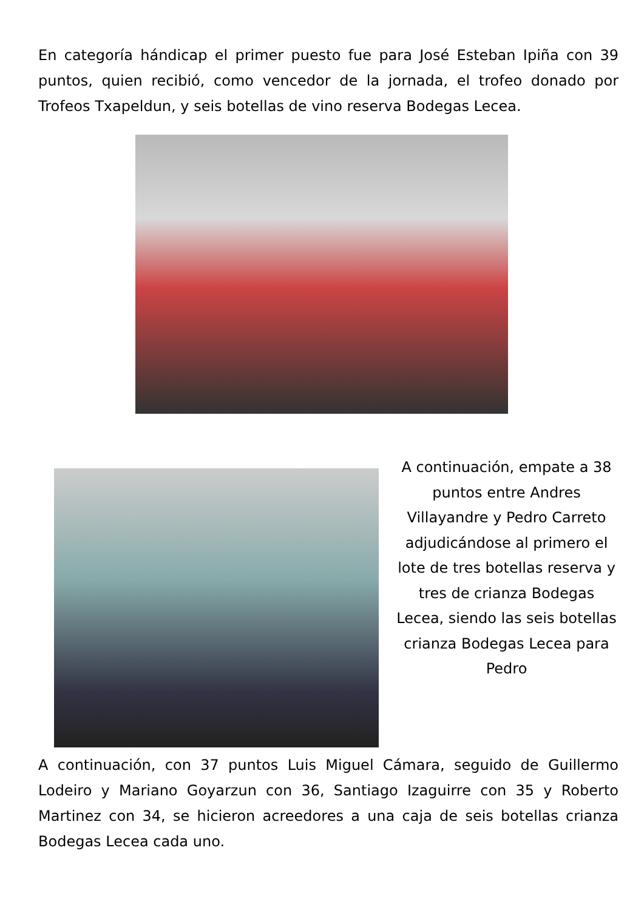En categoría hándicap el primer puesto fue para José Esteban Ipiña con 39 puntos, quien recibió, como vencedor de la jornada, el trofeo donado por Trofeos Txapeldun, y seis botellas de vino reserva Bodegas Lecea.
A continuación, empate a 38 puntos entre Andres Villayandre y Pedro Carreto adjudicándose al primero el lote de tres botellas reserva y tres de crianza Bodegas Lecea, siendo las seis botellas crianza Bodegas Lecea para Pedro
A continuación, con 37 puntos Luis Miguel Cámara, seguido de Guillermo Lodeiro y Mariano Goyarzun con 36, Santiago Izaguirre con 35 y Roberto Martinez con 34, se hicieron acreedores a una caja de seis botellas crianza Bodegas Lecea cada uno.